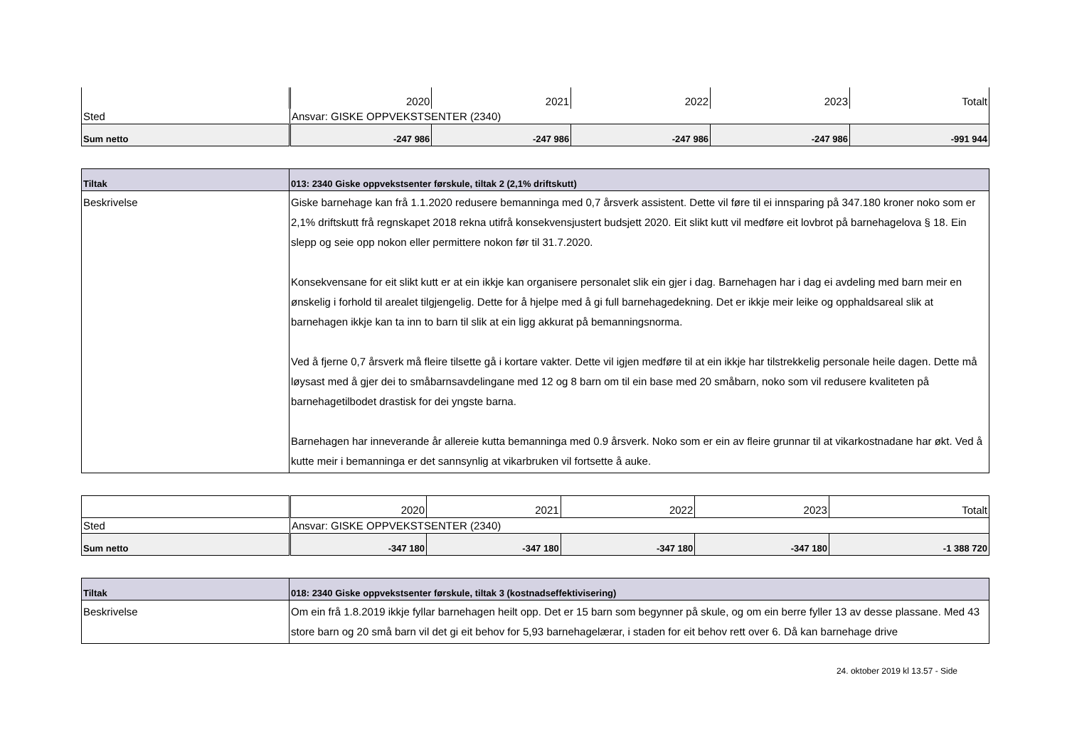| | 2020 | 2021 | 2022 | 2023 | Totalt |
| Sted | Ansvar: GISKE OPPVEKSTSENTER (2340) | | | | |
| Sum netto | -247 986 | -247 986 | -247 986 | -247 986 | -991 944 |
| Tiltak | 013: 2340 Giske oppvekstsenter førskule, tiltak 2 (2,1% driftskutt) |
| Beskrivelse | Giske barnehage kan frå 1.1.2020 redusere bemanninga med 0,7 årsverk assistent. Dette vil føre til ei innsparing på 347.180 kroner noko som er 2,1% driftskutt frå regnskapet 2018 rekna utifrå konsekvensjustert budsjett 2020. Eit slikt kutt vil medføre eit lovbrot på barnehagelova § 18. Ein slepp og seie opp nokon eller permittere nokon før til 31.7.2020. Konsekvensane for eit slikt kutt er at ein ikkje kan organisere personalet slik ein gjer i dag. Barnehagen har i dag ei avdeling med barn meir en ønskelig i forhold til arealet tilgjengelig. Dette for å hjelpe med å gi full barnehagedekning. Det er ikkje meir leike og opphaldsareal slik at barnehagen ikkje kan ta inn to barn til slik at ein ligg akkurat på bemanningsnorma. Ved å fjerne 0,7 årsverk må fleire tilsette gå i kortare vakter. Dette vil igjen medføre til at ein ikkje har tilstrekkelig personale heile dagen. Dette må løysast med å gjer dei to småbarnsavdelingane med 12 og 8 barn om til ein base med 20 småbarn, noko som vil redusere kvaliteten på barnehagetilbodet drastisk for dei yngste barna. Barnehagen har inneverande år allereie kutta bemanninga med 0.9 årsverk. Noko som er ein av fleire grunnar til at vikarkostnadane har økt. Ved å kutte meir i bemanninga er det sannsynlig at vikarbruken vil fortsette å auke. |
| | 2020 | 2021 | 2022 | 2023 | Totalt |
| Sted | Ansvar: GISKE OPPVEKSTSENTER (2340) | | | | |
| Sum netto | -347 180 | -347 180 | -347 180 | -347 180 | -1 388 720 |
| Tiltak | 018: 2340 Giske oppvekstsenter førskule, tiltak 3 (kostnadseffektivisering) |
| Beskrivelse | Om ein frå 1.8.2019 ikkje fyllar barnehagen heilt opp. Det er 15 barn som begynner på skule, og om ein berre fyller 13 av desse plassane. Med 43 store barn og 20 små barn vil det gi eit behov for 5,93 barnehagelærar, i staden for eit behov rett over 6. Då kan barnehage drive |
24. oktober 2019 kl 13.57 - Side